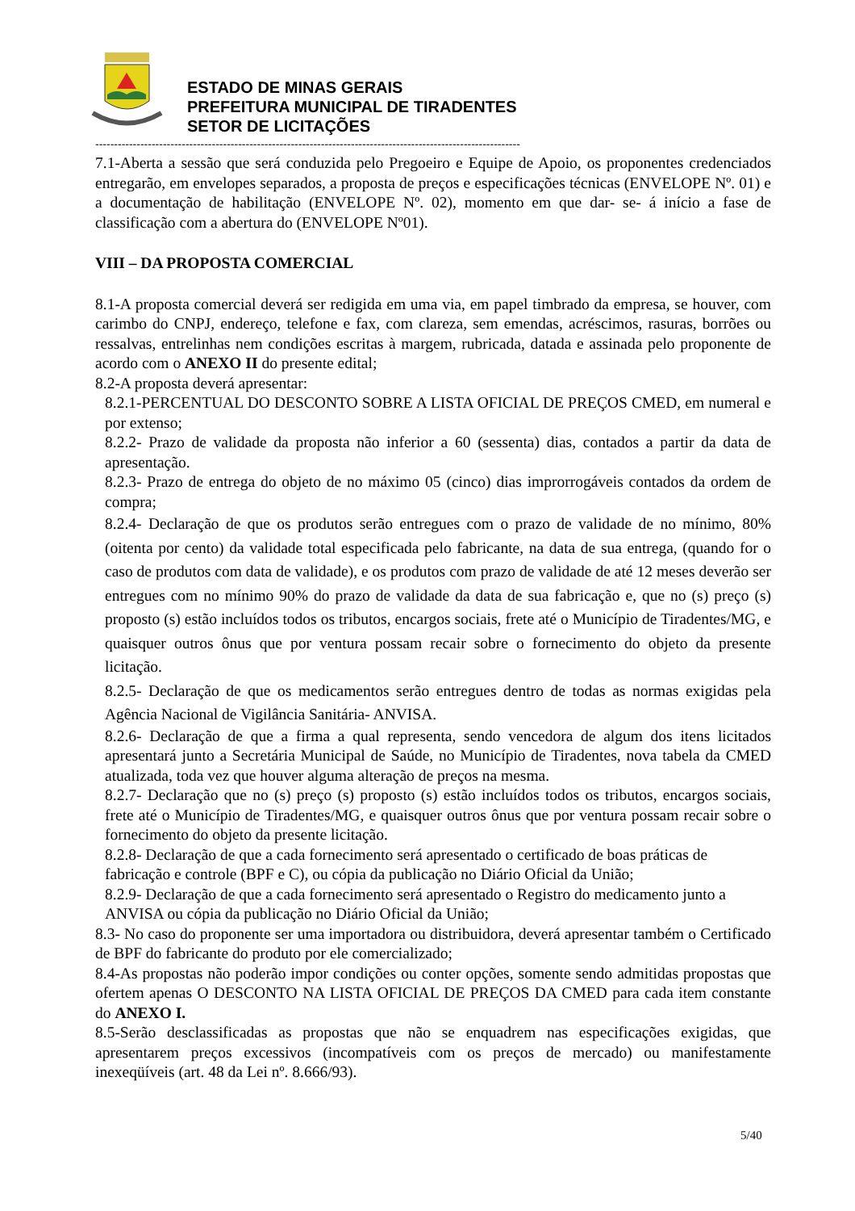ESTADO DE MINAS GERAIS
PREFEITURA MUNICIPAL DE TIRADENTES
SETOR DE LICITAÇÕES
-----------------------------------------------------------------------------------------------------------------
7.1-Aberta a sessão que será conduzida pelo Pregoeiro e Equipe de Apoio, os proponentes credenciados entregarão, em envelopes separados, a proposta de preços e especificações técnicas (ENVELOPE Nº. 01) e a documentação de habilitação (ENVELOPE Nº. 02), momento em que dar- se- á início a fase de classificação com a abertura do (ENVELOPE Nº01).
VIII – DA PROPOSTA COMERCIAL
8.1-A proposta comercial deverá ser redigida em uma via, em papel timbrado da empresa, se houver, com carimbo do CNPJ, endereço, telefone e fax, com clareza, sem emendas, acréscimos, rasuras, borrões ou ressalvas, entrelinhas nem condições escritas à margem, rubricada, datada e assinada pelo proponente de acordo com o ANEXO II do presente edital;
8.2-A proposta deverá apresentar:
8.2.1-PERCENTUAL DO DESCONTO SOBRE A LISTA OFICIAL DE PREÇOS CMED, em numeral e por extenso;
8.2.2- Prazo de validade da proposta não inferior a 60 (sessenta) dias, contados a partir da data de apresentação.
8.2.3- Prazo de entrega do objeto de no máximo 05 (cinco) dias improrrogáveis contados da ordem de compra;
8.2.4- Declaração de que os produtos serão entregues com o prazo de validade de no mínimo, 80% (oitenta por cento) da validade total especificada pelo fabricante, na data de sua entrega, (quando for o caso de produtos com data de validade), e os produtos com prazo de validade de até 12 meses deverão ser entregues com no mínimo 90% do prazo de validade da data de sua fabricação e, que no (s) preço (s) proposto (s) estão incluídos todos os tributos, encargos sociais, frete até o Município de Tiradentes/MG, e quaisquer outros ônus que por ventura possam recair sobre o fornecimento do objeto da presente licitação.
8.2.5- Declaração de que os medicamentos serão entregues dentro de todas as normas exigidas pela Agência Nacional de Vigilância Sanitária- ANVISA.
8.2.6- Declaração de que a firma a qual representa, sendo vencedora de algum dos itens licitados apresentará junto a Secretária Municipal de Saúde, no Município de Tiradentes, nova tabela da CMED atualizada, toda vez que houver alguma alteração de preços na mesma.
8.2.7- Declaração que no (s) preço (s) proposto (s) estão incluídos todos os tributos, encargos sociais, frete até o Município de Tiradentes/MG, e quaisquer outros ônus que por ventura possam recair sobre o fornecimento do objeto da presente licitação.
8.2.8- Declaração de que a cada fornecimento será apresentado o certificado de boas práticas de fabricação e controle (BPF e C), ou cópia da publicação no Diário Oficial da União;
8.2.9- Declaração de que a cada fornecimento será apresentado o Registro do medicamento junto a ANVISA ou cópia da publicação no Diário Oficial da União;
8.3- No caso do proponente ser uma importadora ou distribuidora, deverá apresentar também o Certificado de BPF do fabricante do produto por ele comercializado;
8.4-As propostas não poderão impor condições ou conter opções, somente sendo admitidas propostas que ofertem apenas O DESCONTO NA LISTA OFICIAL DE PREÇOS DA CMED para cada item constante do ANEXO I.
8.5-Serão desclassificadas as propostas que não se enquadrem nas especificações exigidas, que apresentarem preços excessivos (incompatíveis com os preços de mercado) ou manifestamente inexeqüíveis (art. 48 da Lei nº. 8.666/93).
5/40